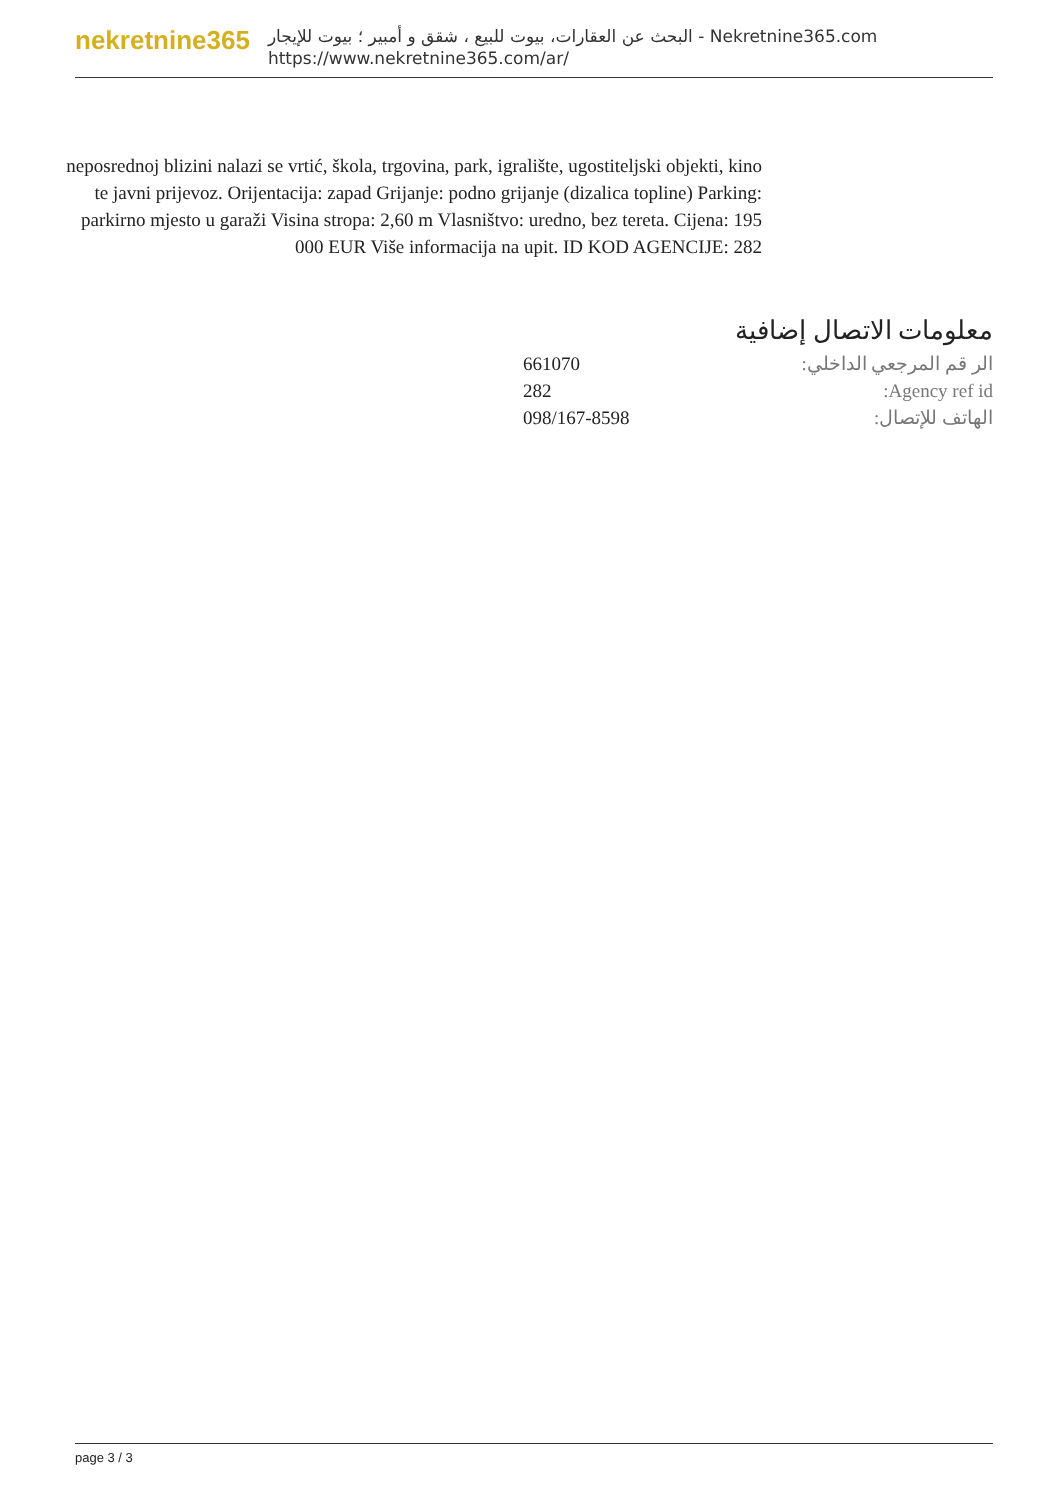nekretnine365
البحث عن العقارات، بيوت للبيع ، شقق و أمبير ؛ بيوت للإيجار - Nekretnine365.com
https://www.nekretnine365.com/ar/
neposrednoj blizini nalazi se vrtić, škola, trgovina, park, igralište, ugostiteljski objekti, kino te javni prijevoz. Orijentacija: zapad Grijanje: podno grijanje (dizalica topline) Parking: parkirno mjesto u garaži Visina stropa: 2,60 m Vlasništvo: uredno, bez tereta. Cijena: 195 000 EUR Više informacija na upit. ID KOD AGENCIJE: 282
معلومات الاتصال إضافية
| الر قم المرجعي الداخلي: | 661070 |
| Agency ref id: | 282 |
| الهاتف للإتصال: | 098/167-8598 |
page 3 / 3